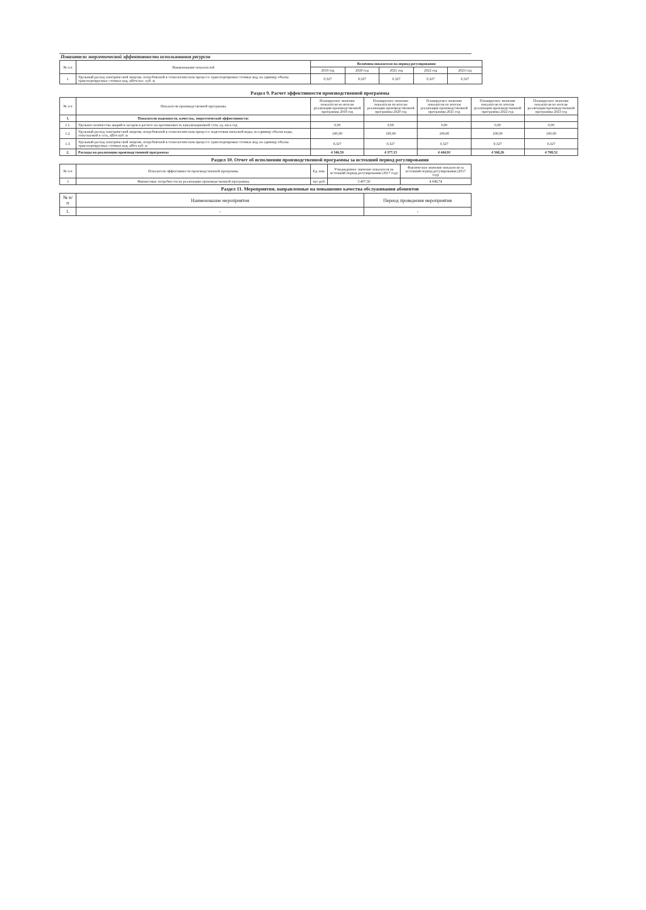Показатели энергетической эффективности использования ресурсов
| № п п | Наименование показателей | Величина показателя на период регулирования | | | | |
| --- | --- | --- | --- | --- | --- | --- |
| | | 2019 год | 2020 год | 2021 год | 2022 год | 2023 год |
| 1. | Удельный расход электрической энергии, потребляемой в технологическом процессе транспортировки сточных вод, на единицу объема транспортируемых сточных вод, кВтч/тыс. куб. м | 0,327 | 0,327 | 0,327 | 0,327 | 0,327 |
Раздел 9. Расчет эффективности производственной программы
| № п п | Показатели производственной программы | Планируемое значение показателя по итогам реализации производственной программы 2019 год | Планируемое значение показателя по итогам реализации производственной программы 2020 год | Планируемое значение показателя по итогам реализации производственной программы 2021 год | Планируемое значение показателя по итогам реализации производственной программы 2022 год | Планируемое значение показателя по итогам реализации производственной программы 2023 год |
| --- | --- | --- | --- | --- | --- | --- |
| 1. | Показатели надежности, качества, энергетической эффективности: | | | | | |
| 1.1. | Удельное количество аварий и засоров в расчете на протяженность канализационной сети, ед. км в год | 0,00 | 0,00 | 0,00 | 0,00 | 0,00 |
| 1.2. | Удельный расход электрической энергии, потребляемой в технологическом процессе подготовки питьевой воды, на единицу объема воды, отпускаемой в сеть, кВтч куб. м | 100,00 | 100,00 | 100,00 | 100,00 | 100,00 |
| 1.3. | Удельный расход электрической энергии, потребляемой в технологическом процессе транспортировки сточных вод, на единицу объема транспортируемых сточных вод, кВтч куб. м | 0,327 | 0,327 | 0,327 | 0,327 | 0,327 |
| 2. | Расходы на реализацию производственной программы | 4 346,59 | 4 377,15 | 4 444,91 | 4 568,26 | 4 708,52 |
Раздел 10. Отчет об исполнении производственной программы за истекший период регулирования
| № п п | Показатели эффективности производственной программы | Ед. изм. | Утвержденное значение показателя на истекший период регулирования (2017 год) | Фактическое значение показателя за истекший период регулирования (2017 год) |
| --- | --- | --- | --- | --- |
| 1 | Финансовые потребности на реализацию производственной программы | тыс.руб. | 3 407,50 | 4 048,74 |
Раздел 11. Мероприятия, направленные на повышение качества обслуживания абонентов
| № п/п | Наименование мероприятия | Период проведения мероприятия |
| --- | --- | --- |
| 1. | - | - |